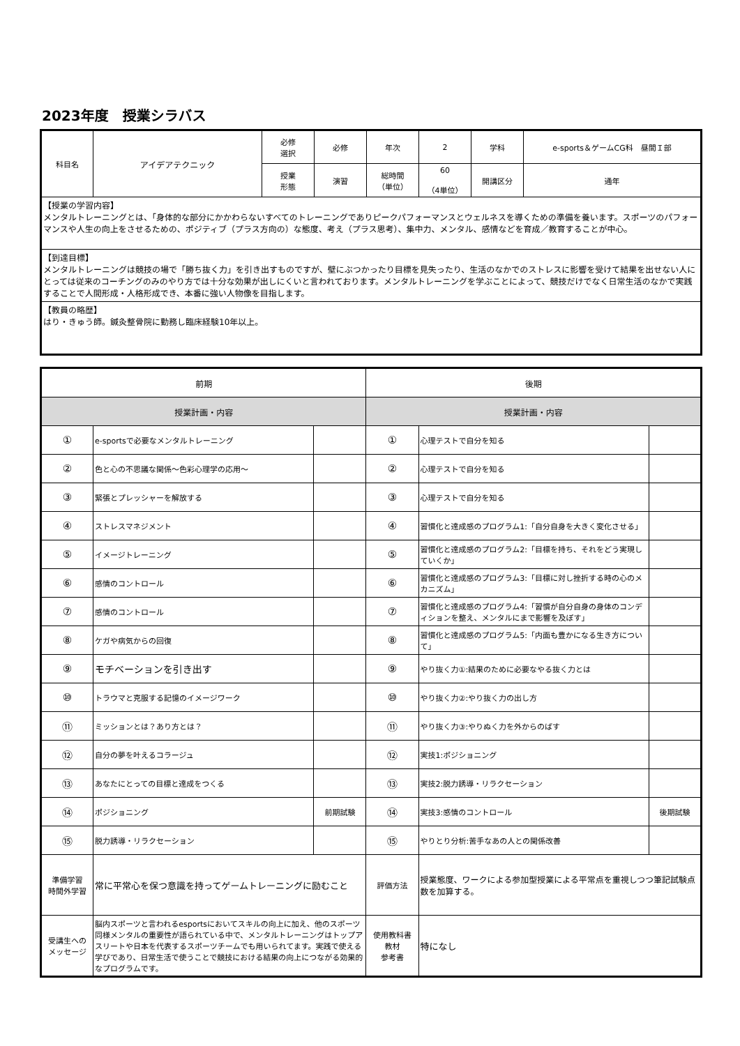2023年度　授業シラバス
| 科目名 | アイデアテクニック | 必修 選択 | 必修 | 年次 | 2 | 学科 | e-sports＆ゲームCG科 昼間Ｉ部 |
| | | 授業 形態 | 演習 | 総時間 （単位） | 60 （4単位） | 開講区分 | 通年 |
| 【授業の学習内容】 メンタルトレーニングとは、「身体的な部分にかかわらないすべてのトレーニングでありピークパフォーマンスとウェルネスを導くための準備を養います。スポーツのパフォーマンスや人生の向上をさせるための、ポジティブ（プラス方向の）な態度、考え（プラス思考）、集中力、メンタル、感情などを育成／教育することが中心。 | | | | | | | |
| 【到達目標】 メンタルトレーニングは競技の場で「勝ち抜く力」を引き出すものですが、壁にぶつかったり目標を見失ったり、生活のなかでのストレスに影響を受けて結果を出せない人にとっては従来のコーチングのみのやり方では十分な効果が出しにくいと言われております。メンタルトレーニングを学ぶことによって、競技だけでなく日常生活のなかで実践することで人間形成・人格形成でき、本番に強い人物像を目指します。 | | | | | | | |
| 【教員の略歴】 はり・きゅう師。鍼灸整骨院に勤務し臨床経験10年以上。 | | | | | | | |
| 前期 | | | 後期 | | |
| 授業計画・内容 | | | 授業計画・内容 | | |
| ① | e-sportsで必要なメンタルトレーニング | | ① | 心理テストで自分を知る | |
| ② | 色と心の不思議な関係～色彩心理学の応用～ | | ② | 心理テストで自分を知る | |
| ③ | 緊張とプレッシャーを解放する | | ③ | 心理テストで自分を知る | |
| ④ | ストレスマネジメント | | ④ | 習慣化と達成感のプログラム1:「自分自身を大きく変化させる」 | |
| ⑤ | イメージトレーニング | | ⑤ | 習慣化と達成感のプログラム2:「目標を持ち、それをどう実現していくか」 | |
| ⑥ | 感情のコントロール | | ⑥ | 習慣化と達成感のプログラム3:「目標に対し挫折する時の心のメカニズム」 | |
| ⑦ | 感情のコントロール | | ⑦ | 習慣化と達成感のプログラム4:「習慣が自分自身の身体のコンディションを整え、メンタルにまで影響を及ぼす」 | |
| ⑧ | ケガや病気からの回復 | | ⑧ | 習慣化と達成感のプログラム5:「内面も豊かになる生き方について」 | |
| ⑨ | モチベーションを引き出す | | ⑨ | やり抜く力①:結果のために必要なやる抜く力とは | |
| ⑩ | トラウマと克服する記憶のイメージワーク | | ⑩ | やり抜く力②:やり抜く力の出し方 | |
| ⑪ | ミッションとは？あり方とは？ | | ⑪ | やり抜く力③:やりぬく力を外からのばす | |
| ⑫ | 自分の夢を叶えるコラージュ | | ⑫ | 実技1:ポジショニング | |
| ⑬ | あなたにとっての目標と達成をつくる | | ⑬ | 実技2:脱力誘導・リラクセーション | |
| ⑭ | ポジショニング | 前期試験 | ⑭ | 実技3:感情のコントロール | 後期試験 |
| ⑮ | 脱力誘導・リラクセーション | | ⑮ | やりとり分析:苦手なあの人との関係改善 | |
| 準備学習 時間外学習 | 常に平常心を保つ意識を持ってゲームトレーニングに励むこと | | 評価方法 | 授業態度、ワークによる参加型授業による平常点を重視しつつ筆記試験点数を加算する。 | |
| 受講生への メッセージ | 脳内スポーツと言われるesportsにおいてスキルの向上に加え、他のスポーツ同様メンタルの重要性が語られている中で、メンタルトレーニングはトップアスリートや日本を代表するスポーツチームでも用いられてます。実践で使える学びであり、日常生活で使うことで競技における結果の向上につながる効果的なプログラムです。 | | 使用教科書 教材 参考書 | 特になし | |